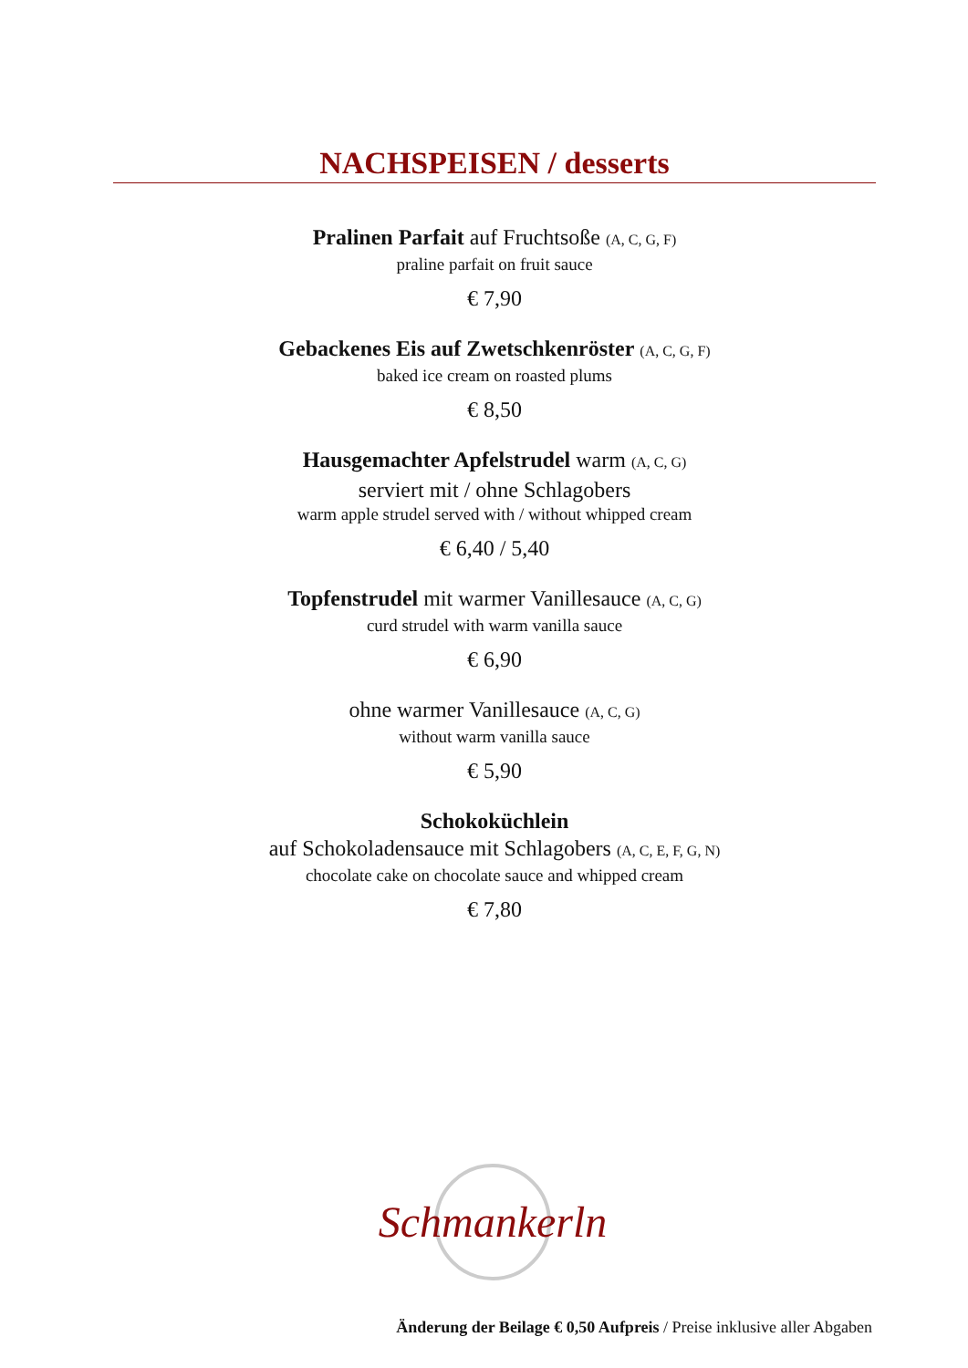NACHSPEISEN / desserts
Pralinen Parfait auf Fruchtsoße (A, C, G, F)
praline parfait on fruit sauce
€ 7,90
Gebackenes Eis auf Zwetschkenröster (A, C, G, F)
baked ice cream on roasted plums
€ 8,50
Hausgemachter Apfelstrudel warm (A, C, G)
serviert mit / ohne Schlagobers
warm apple strudel served with / without whipped cream
€ 6,40 / 5,40
Topfenstrudel mit warmer Vanillesauce (A, C, G)
curd strudel with warm vanilla sauce
€ 6,90
ohne warmer Vanillesauce (A, C, G)
without warm vanilla sauce
€ 5,90
Schokoküchlein
auf Schokoladensauce mit Schlagobers (A, C, E, F, G, N)
chocolate cake on chocolate sauce and whipped cream
€ 7,80
Schmankerln
Änderung der Beilage € 0,50 Aufpreis / Preise inklusive aller Abgaben